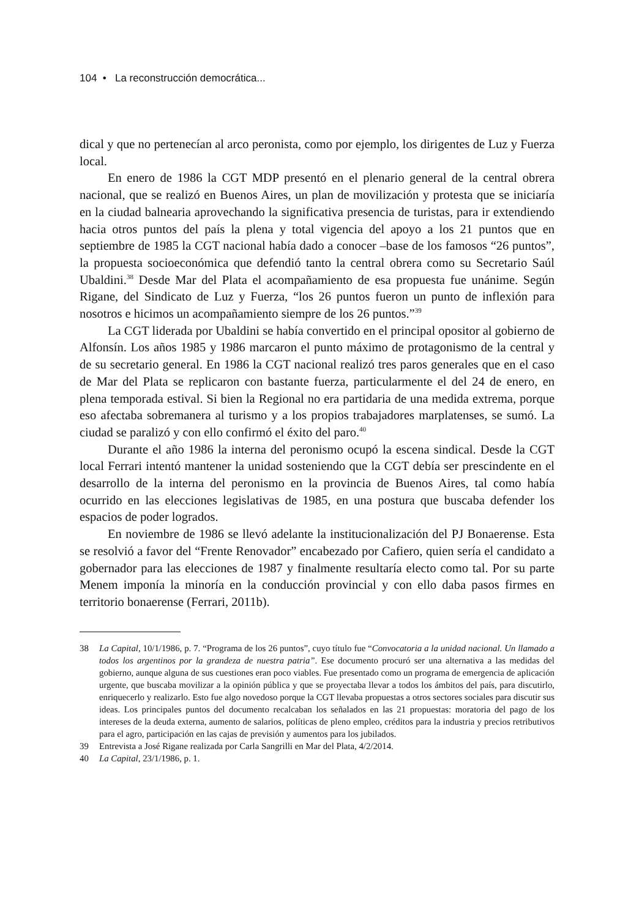104 • La reconstrucción democrática...
dical y que no pertenecían al arco peronista, como por ejemplo, los dirigentes de Luz y Fuerza local.
En enero de 1986 la CGT MDP presentó en el plenario general de la central obrera nacional, que se realizó en Buenos Aires, un plan de movilización y protesta que se iniciaría en la ciudad balnearia aprovechando la significativa presencia de turistas, para ir extendiendo hacia otros puntos del país la plena y total vigencia del apoyo a los 21 puntos que en septiembre de 1985 la CGT nacional había dado a conocer –base de los famosos “26 puntos”, la propuesta socioeconómica que defendió tanto la central obrera como su Secretario Saúl Ubaldini.<sup>38</sup> Desde Mar del Plata el acompañamiento de esa propuesta fue unánime. Según Rigane, del Sindicato de Luz y Fuerza, “los 26 puntos fueron un punto de inflexión para nosotros e hicimos un acompañamiento siempre de los 26 puntos.”<sup>39</sup>
La CGT liderada por Ubaldini se había convertido en el principal opositor al gobierno de Alfonsín. Los años 1985 y 1986 marcaron el punto máximo de protagonismo de la central y de su secretario general. En 1986 la CGT nacional realizó tres paros generales que en el caso de Mar del Plata se replicaron con bastante fuerza, particularmente el del 24 de enero, en plena temporada estival. Si bien la Regional no era partidaria de una medida extrema, porque eso afectaba sobremanera al turismo y a los propios trabajadores marplatenses, se sumó. La ciudad se paralizó y con ello confirmó el éxito del paro.<sup>40</sup>
Durante el año 1986 la interna del peronismo ocupó la escena sindical. Desde la CGT local Ferrari intentó mantener la unidad sosteniendo que la CGT debía ser prescindente en el desarrollo de la interna del peronismo en la provincia de Buenos Aires, tal como había ocurrido en las elecciones legislativas de 1985, en una postura que buscaba defender los espacios de poder logrados.
En noviembre de 1986 se llevó adelante la institucionalización del PJ Bonaerense. Esta se resolvió a favor del “Frente Renovador” encabezado por Cafiero, quien sería el candidato a gobernador para las elecciones de 1987 y finalmente resultaría electo como tal. Por su parte Menem imponía la minoría en la conducción provincial y con ello daba pasos firmes en territorio bonaerense (Ferrari, 2011b).
38 La Capital, 10/1/1986, p. 7. “Programa de los 26 puntos”, cuyo título fue “Convocatoria a la unidad nacional. Un llamado a todos los argentinos por la grandeza de nuestra patria”. Ese documento procuró ser una alternativa a las medidas del gobierno, aunque alguna de sus cuestiones eran poco viables. Fue presentado como un programa de emergencia de aplicación urgente, que buscaba movilizar a la opinión pública y que se proyectaba llevar a todos los ámbitos del país, para discutirlo, enriquecerlo y realizarlo. Esto fue algo novedoso porque la CGT llevaba propuestas a otros sectores sociales para discutir sus ideas. Los principales puntos del documento recalcaban los señalados en las 21 propuestas: moratoria del pago de los intereses de la deuda externa, aumento de salarios, políticas de pleno empleo, créditos para la industria y precios retributivos para el agro, participación en las cajas de previsión y aumentos para los jubilados.
39 Entrevista a José Rigane realizada por Carla Sangrilli en Mar del Plata, 4/2/2014.
40 La Capital, 23/1/1986, p. 1.